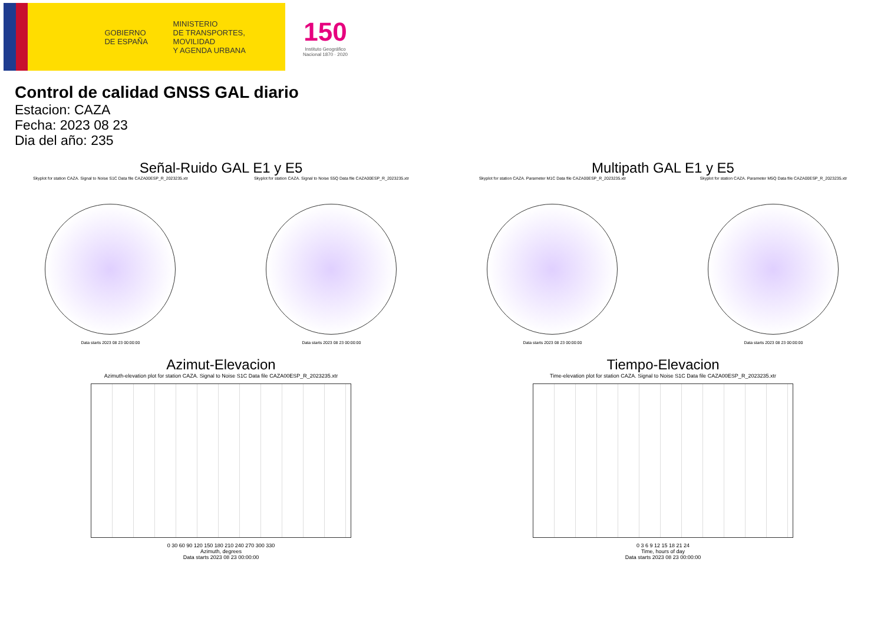GOBIERNO
DE ESPAÑA
MINISTERIO
DE TRANSPORTES, MOVILIDAD
Y AGENDA URBANA
150
Instituto Geográfico
Nacional 1870 · 2020
Control de calidad GNSS GAL diario
Estacion: CAZA
Fecha: 2023 08 23
Dia del año: 235
Señal-Ruido GAL E1 y E5
Skyplot for station CAZA. Signal to Noise S1C Data file CAZA00ESP_R_2023235.xtr
Data starts 2023 08 23 00:00:00
Skyplot for station CAZA. Signal to Noise S5Q Data file CAZA00ESP_R_2023235.xtr
Data starts 2023 08 23 00:00:00
Multipath GAL E1 y E5
Skyplot for station CAZA. Parameter M1C Data file CAZA00ESP_R_2023235.xtr
Data starts 2023 08 23 00:00:00
Skyplot for station CAZA. Parameter M5Q Data file CAZA00ESP_R_2023235.xtr
Data starts 2023 08 23 00:00:00
Azimut-Elevacion
Azimuth-elevation plot for station CAZA. Signal to Noise S1C Data file CAZA00ESP_R_2023235.xtr
0 30 60 90 120 150 180 210 240 270 300 330
Azimuth, degrees
Data starts 2023 08 23 00:00:00
Tiempo-Elevacion
Time-elevation plot for station CAZA. Signal to Noise S1C Data file CAZA00ESP_R_2023235.xtr
0 3 6 9 12 15 18 21 24
Time, hours of day
Data starts 2023 08 23 00:00:00